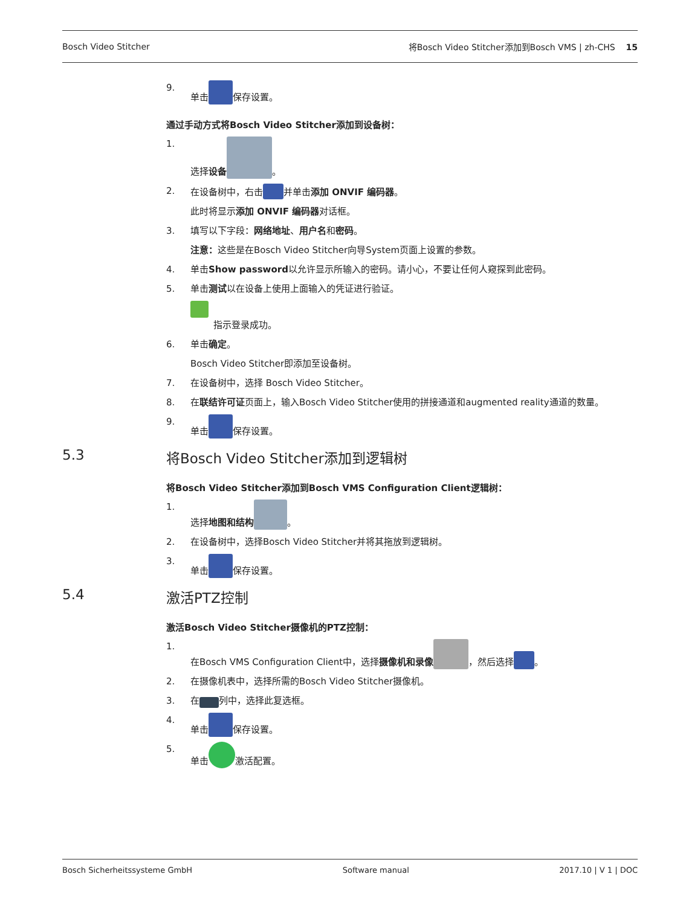Bosch Video Stitcher 将Bosch Video Stitcher添加到Bosch VMS | zh-CHS 15
9. 单击 保存设置。
通过手动方式将Bosch Video Stitcher添加到设备树：
1. 选择设备 。
2. 在设备树中，右击 并单击添加 ONVIF 编码器。
此时将显示添加 ONVIF 编码器对话框。
3. 填写以下字段：网络地址、用户名和密码。
注意：这些是在Bosch Video Stitcher向导System页面上设置的参数。
4. 单击Show password以允许显示所输入的密码。请小心，不要让任何人窥探到此密码。
5. 单击测试以在设备上使用上面输入的凭证进行验证。
指示登录成功。
6. 单击确定。
Bosch Video Stitcher即添加至设备树。
7. 在设备树中，选择 Bosch Video Stitcher。
8. 在联结许可证页面上，输入Bosch Video Stitcher使用的拼接通道和augmented reality通道的数量。
9. 单击 保存设置。
5.3 将Bosch Video Stitcher添加到逻辑树
将Bosch Video Stitcher添加到Bosch VMS Configuration Client逻辑树：
1. 选择地图和结构 。
2. 在设备树中，选择Bosch Video Stitcher并将其拖放到逻辑树。
3. 单击 保存设置。
5.4 激活PTZ控制
激活Bosch Video Stitcher摄像机的PTZ控制：
1. 在Bosch VMS Configuration Client中，选择摄像机和录像 ，然后选择 。
2. 在摄像机表中，选择所需的Bosch Video Stitcher摄像机。
3. 在 列中，选择此复选框。
4. 单击 保存设置。
5. 单击 激活配置。
Bosch Sicherheitssysteme GmbH Software manual 2017.10 | V 1 | DOC